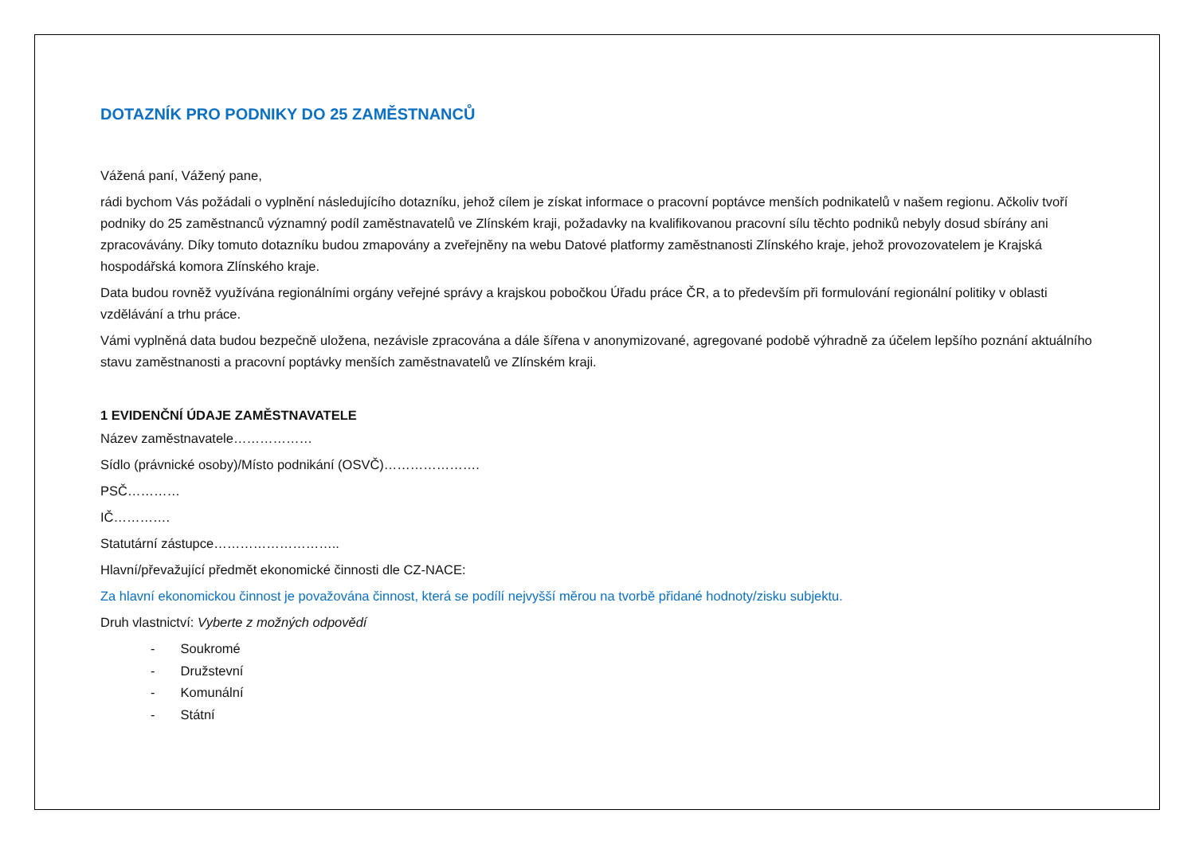DOTAZNÍK PRO PODNIKY DO 25 ZAMĚSTNANCŮ
Vážená paní, Vážený pane,
rádi bychom Vás požádali o vyplnění následujícího dotazníku, jehož cílem je získat informace o pracovní poptávce menších podnikatelů v našem regionu. Ačkoliv tvoří podniky do 25 zaměstnanců významný podíl zaměstnavatelů ve Zlínském kraji, požadavky na kvalifikovanou pracovní sílu těchto podniků nebyly dosud sbírány ani zpracovávány. Díky tomuto dotazníku budou zmapovány a zveřejněny na webu Datové platformy zaměstnanosti Zlínského kraje, jehož provozovatelem je Krajská hospodářská komora Zlínského kraje.
Data budou rovněž využívána regionálními orgány veřejné správy a krajskou pobočkou Úřadu práce ČR, a to především při formulování regionální politiky v oblasti vzdělávání a trhu práce.
Vámi vyplněná data budou bezpečně uložena, nezávisle zpracována a dále šířena v anonymizované, agregované podobě výhradně za účelem lepšího poznání aktuálního stavu zaměstnanosti a pracovní poptávky menších zaměstnavatelů ve Zlínském kraji.
1 EVIDENČNÍ ÚDAJE ZAMĚSTNAVATELE
Název zaměstnavatele………………
Sídlo (právnické osoby)/Místo podnikání (OSVČ)………………….
PSČ…………
IČ………….
Statutární zástupce………………………..
Hlavní/převažující předmět ekonomické činnosti dle CZ-NACE:
Za hlavní ekonomickou činnost je považována činnost, která se podílí nejvyšší měrou na tvorbě přidané hodnoty/zisku subjektu.
Druh vlastnictví: Vyberte z možných odpovědí
- Soukromé
- Družstevní
- Komunální
- Státní